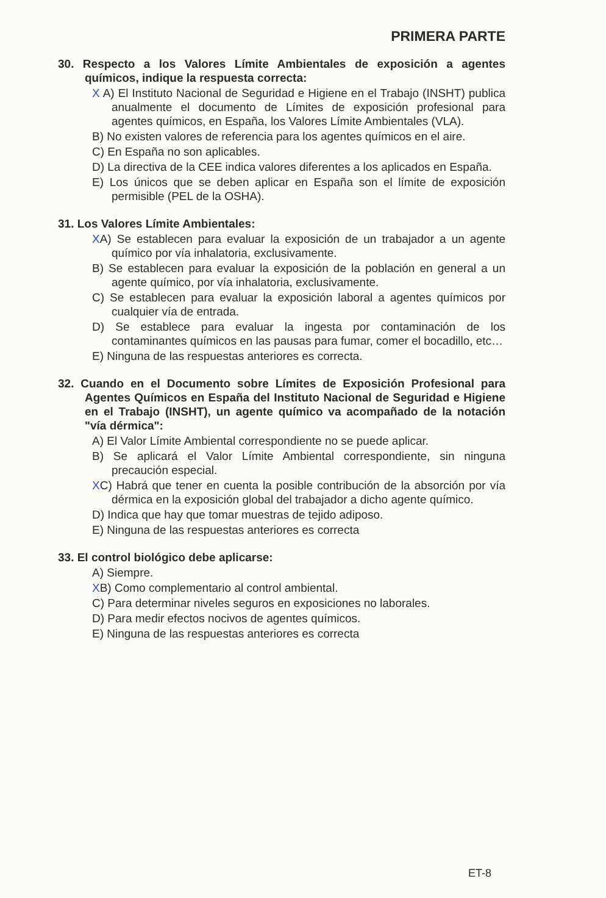PRIMERA PARTE
30. Respecto a los Valores Límite Ambientales de exposición a agentes químicos, indique la respuesta correcta:
X A) El Instituto Nacional de Seguridad e Higiene en el Trabajo (INSHT) publica anualmente el documento de Límites de exposición profesional para agentes químicos, en España, los Valores Límite Ambientales (VLA).
B) No existen valores de referencia para los agentes químicos en el aire.
C) En España no son aplicables.
D) La directiva de la CEE indica valores diferentes a los aplicados en España.
E) Los únicos que se deben aplicar en España son el límite de exposición permisible (PEL de la OSHA).
31. Los Valores Límite Ambientales:
XA) Se establecen para evaluar la exposición de un trabajador a un agente químico por vía inhalatoria, exclusivamente.
B) Se establecen para evaluar la exposición de la población en general a un agente químico, por vía inhalatoria, exclusivamente.
C) Se establecen para evaluar la exposición laboral a agentes químicos por cualquier vía de entrada.
D) Se establece para evaluar la ingesta por contaminación de los contaminantes químicos en las pausas para fumar, comer el bocadillo, etc…
E) Ninguna de las respuestas anteriores es correcta.
32. Cuando en el Documento sobre Límites de Exposición Profesional para Agentes Químicos en España del Instituto Nacional de Seguridad e Higiene en el Trabajo (INSHT), un agente químico va acompañado de la notación "vía dérmica":
A) El Valor Límite Ambiental correspondiente no se puede aplicar.
B) Se aplicará el Valor Límite Ambiental correspondiente, sin ninguna precaución especial.
XC) Habrá que tener en cuenta la posible contribución de la absorción por vía dérmica en la exposición global del trabajador a dicho agente químico.
D) Indica que hay que tomar muestras de tejido adiposo.
E) Ninguna de las respuestas anteriores es correcta
33. El control biológico debe aplicarse:
A) Siempre.
XB) Como complementario al control ambiental.
C) Para determinar niveles seguros en exposiciones no laborales.
D) Para medir efectos nocivos de agentes químicos.
E) Ninguna de las respuestas anteriores es correcta
ET-8